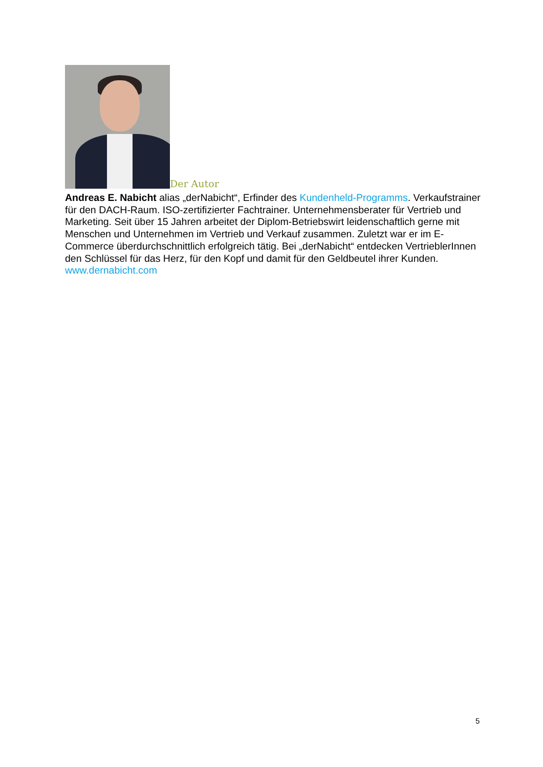Der Autor
Andreas E. Nabicht alias „derNabicht“, Erfinder des Kundenheld-Programms. Verkaufstrainer für den DACH-Raum. ISO-zertifizierter Fachtrainer. Unternehmensberater für Vertrieb und Marketing. Seit über 15 Jahren arbeitet der Diplom-Betriebswirt leidenschaftlich gerne mit Menschen und Unternehmen im Vertrieb und Verkauf zusammen. Zuletzt war er im E-Commerce überdurchschnittlich erfolgreich tätig. Bei „derNabicht“ entdecken VertrieblerInnen den Schlüssel für das Herz, für den Kopf und damit für den Geldbeutel ihrer Kunden. www.dernabicht.com
5